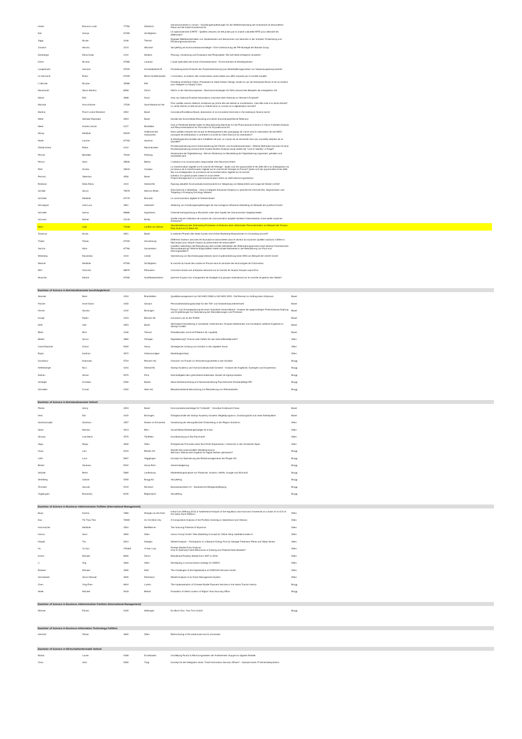| Huber | Ramona Lucie | 77784 | Oberkirch | Genussmomente in Lörrach - Handlungsempfehlungen für die Weiterentwicklung der Innenstadt mit besonderem Fokus auf die Gastronomiebranche | |
| Ibel | Svenja | 67300 | Schiltigheim | Le rajeunissement d'ARTE - Quelles mesures ont été prises par la chaîne culturelle ARTE pour atteindre les Millennials? | |
| Jäggi | Nicole | 4106 | Therwil | Digitales Billettkaufverhalten von Studierenden und Seniorinnen und Senioren in der Schweiz: Entwicklung und Förderungsmassnahmen | |
| Jonasch | Aerona | 4123 | Allschwil | Storytelling als Kommunikationsstrategie - Eine Untersuchung der PR-Strategie der Baloise Group | |
| Kienberger | Elena Katja | 4132 | Muttenz | Planung, Umsetzung und Evaluation des Pilotprojekts "Mit Soft Skills erfolgreich studieren" | |
| Kress | Nicolas | 67580 | Laubach | L'audit spécialisé des fonds d'investissements - Environnement et développement | |
| Langenbahn | Jasmine | 57520 | Grossbliederstroff | Erarbeitung eines Entwurfs der Zusatzvereinbarung zum Bereitstellungsprozess von Verpackungskomponenten | |
| Le Normand | Robin | 67400 | Illkirch-Graffenstaden | L'innovation, la solution des constructeurs automobiles aux défis imposés par la société actuelle | |
| L'Hermite | Nicolas | 35580 | Iffré | Problème d'Interface Client / Prestataire et Value Stream Design: étude du cas de l'entreprise Bosch et de sa solution pour réaligner sa Supply Chain | |
| Macdonald | Alison Martina | 8058 | Zürich | KMU's in der Wachstumsphase - Wachstumsstrategien für KMU anhand des Beispiels der energiebüro AG | |
| Mahdi | Elaf | 3098 | Köniz | How can National Football Associations maximise their revenues on Women's Football? | |
| Marozat | Anna Katrine | 17520 | Saint-Martial-sur-Né | Pour quelles raisons Hédiard, entreprise qui prône dès ses débuts la numérisation, s'est-elle mise à la vente directe? La vente directe a-t-elle encore un intérêt dans un monde où la digitalisation domine? | |
| Martina | Franz Lorenz Benedict | 4052 | Basel | Innovation/Excellence Board, elaboration of an innovative think tank in the banking & finance sector | |
| Meier | Stefanie Raphaela | 4053 | Basel | Kanäle des Social Media Recruiting und deren branchenspezifische Relevanz | |
| Meier | Andrea Janine | 4127 | Birsfelden | How to Penetrate Market Sales for Manufacturing Machines for the Pharmaceutical Sector in China: A Market Analysis and Recommendations for Promotion for Frymakoruma AG | |
| Moray | Mathilde | 59320 | Hallennes-lez-Haubourdin | Dans quelles mesures est-ce-que le développement des packagings de Lidl et ainsi la valorisation de ses MDD (marques de distributeur) a contribué à la sortie du Hard Discount du distributeur? | |
| Motte | Laurine | 67700 | Saverne | le développement durable dans l'hôtellerie de luxe: un moyen de se réinventer face aux nouvelles attentes de sa clientèle? | |
| Özbek-Grenc | Rabia | 4142 | Münchenstein | Prozessoptimierung durch Automatisierung der Fahrer- und Kundenkoordination - Welche Methoden kommen für eine Prozessoptimierung anhand einer Kosten-Nutzen-Analyse sowie mittels der "Line of visibility" in Frage? | |
| Pencet | Benedikt | 79162 | Freiburg | Assessment der Digitalisierung - Wie ein Workshop zur Beurteilung der Digitalisierung organisiert, gehalten und verarbeitet wird | |
| Perron | Sven | 35830 | Betton | L'initiation à la consommation responsable chez Bournard Orient | |
| Petit | Annika | 33610 | Canéjan | La transformation digitale sur le marché de l'énergie - Quels sont les opportunités et les défis liés à la stratégisation du processus de la transformation digitale sur le marché de l'énergie en France? Quels sont les opportunités et les défis liés à la stratégisation du processus de la transformation digitale sur le marché | |
| Petrovic | Valentina | 4056 | Basel | Initiation of a global project based on local needs Project Management in a cross-functional team within an international organization | |
| Robbiani | Delia Elena | 4104 | Oberwil BL | Eignung aktueller Kommunikationsinstrumente zur Steigerung von Bekanntheit und Image der Marke LeChef | |
| Schäfer | Simon | 79576 | Weil am Rhein | Data Science in Marketing – How to integrate Advanced Analytics to optimize the Channel Mix, Segmentation and Targeting in Emerging Oncology Markets | |
| Schlotter | Mathilde | 67170 | Brumath | La communication digitale et l'événementiel | |
| Schnepper | Joel-Luca | 3661 | Uetendorf | Ableitung von Handlungsempfehlungen für das Instagram Influencer-Marketing am Beispiel der purefood GmbH | |
| Schoeke | Sarina | 68680 | Kigolsheim | Unternehmensgründung in Rumänien unter dem Aspekt der ökonomischen Gegebenheiten | |
| Schvann | Michel | 22140 | Bolldy | Quelle mesure l'utilisation de moyens de communication adaptés facilitent l'internalisation d'une petite moyenne entreprise? | |
| Stein | Julie | 74348 | Lauffen am Neckar | Standardisierung des Onboarding Prozesses im Rahmen einer dezentralen Personalstruktur am Beispiel der Europa-Park GmbH & Co Mack KG | |
| Tarasova | Norah | 4051 | Basel | In welchen Phasen des Sales Cycles sind Online Marketing Massnahmen im Consulting sinnvoll? | |
| Trüper | Tobias | 67320 | Schoenburg | Différents facteurs associés les fluctuations saisonnières dans le secteur du tourisme: Quelles solutions s'offrent à MyCamper pour réduire l'impact du phénomène de saisonnalité? | |
| Vachon | Alice | 67760 | Gambsheim | Inwiefern beeinflusst die Rekrutierung über soziale Netzwerke den Rekrutierungsprozess einer deutsch-französischen Personalberatung? Welche Möglichkeiten bietet soziale Netzwerke in der Rekrutierung von Fach-und Führungskräften? | |
| Weinberg | Maximilian | 4410 | Liestal | Optimierung von Buchhaltungsprozessen durch Implementierung eines DMS am Beispiel der vest24 GmbH | |
| Wenner | Mathilde | 67300 | Schiltigheim | le marché du travail des cadres en France dans le domaine des technologies de l'information | |
| Witz | Victorine | 68970 | Ellhausern | Comment rendre une entreprise attractive sur le marché de l'emploi français aujourd'hui | |
| Wuscher | Marine | 67460 | Souffelweyersheim | Quel est l'impact d'un changement de stratégie d'un groupe multinational sur le contrôle de gestion des filiales? | |
Bachelor of Science in Betriebsökonomie berufsbegleitend
| Akansel | Baris | 4310 | Rheinfelden | Qualitätsmanagement von ISO 9001:2008 zu ISO 9001:2015 - Die Revision im Auftrag einer Arztpraxis | Basel |
| Fischer | Anne Katrin | 4450 | Sissach | Personalentwicklungskonzept für den Tief- und Strassenbauunternehmen | Basel |
| Hürner | Sandra | 4102 | Binningen | Finanz- und Vorsorgeplanung bei einer Schweizer Kantonalbank - Analyse der gegenwärtigen Potenzialausschöpfung und Empfehlungen zur Optimierung der Dienstleistungen und Prozesse | Basel |
| Ismajli | Pajtim | 4153 | Reinach BL | Insurance Lab an der FHNW | Basel |
| Kettl | Joel | 4053 | Basel | Skill-based-Volunteering in Schweizer Unternehmen: Analyse bestehender und Konzeption weiterer Angebote im Startup-Umfeld | Basel |
| Ritter | Rick | 4106 | Therwil | Preiselkunden und ihre Präferenz für Liquidität | Basel |
| Beeler | Simon | 4800 | Zofingen | Digitalisierung? Chance oder Gefahr für das Geschäftsstellennetz? | Olten |
| Casal Deponte | Chano | 5000 | Aarau | Strategische Lenkung von Kunden in den digitalen Kanal | Olten |
| Rajan | Kasthuri | 3072 | Ostermundigen | Marketingkonzept | Olten |
| Grozdanic | Dubravka | 5734 | Reinach AG | Chancen von Frauen im Versicherungsvertrieb in der Schweiz | Brugg |
| Helfenberger | Nico | 4104 | Oberwil BL | Startup Academy und Hochschullandschaft Schweiz – Analyse der Angebote, Synergien und Kooperation | Brugg |
| Nathan | Abiran | 5070 | Frick | Nachhaltigkeit beim grenzüberschreitenden Handel mit Agrarprodukten | Brugg |
| Schlegel | Christian | 5400 | Baden | Neue Marktausrichtung und Namensänderung Psychiatrische Familienpflege IPD | Brugg |
| Schneiter | Cornel | 4332 | Stein AG | Bedarfsorientierte Bevorratung zur Reduzierung von Fehlverkäufen | Brugg |
Bachelor of Science in Betriebsökonomie Vollzeit
| Pieren | Jenny | 4053 | Basel | Kommunikationsstrategie für "trottisafe" - Goodbye Kickboard-Chaos | Basel |
| Heid | Elin | 4102 | Binningen | Erfolgskontrolle der Startup Academy Schweiz: Begleitprogramm, Gründungszahl und neue Arbeitsplätze | Basel |
| Santhanarajah | Santhuru | 3457 | Wasen im Emmental | Auswirkung der demografischen Entwicklung in der Region Solothurn | Olten |
| Steck | Malvina | 3013 | Bern | Social-Media-Marketingstrategie für e-abo | Olten |
| Strauss | Lisa-Maria | 2575 | Täuffelen | Kundenbindung im Bio-Fachmarkt | Olten |
| Vega | Diego | 4600 | Olten | Erfolgreiches Promoten einer Non-Profit Organisation / Halschutz in den Schweizer Alpen | Olten |
| Hoop | Lars | 5415 | Rieden AG | Wandel des audiovisuellen Medienkonsums : Wie kann Wilmaa sein Angebot für Digital Natives optimieren? | Brugg |
| Lüthi | Luca | 5607 | Hägglingen | Konzept zur Optimierung des Risikomanagements der Ringier AG | Brugg |
| Reiser | Vanessa | 5032 | Aarau Rohr | Gewinnsteigerung | Brugg |
| Stäuble | René | 5080 | Laufenburg | Marktstellungsanalyse von Facebook, Amazon, Netflix, Google und Microsoft | Brugg |
| Streitberg | Juliane | 5200 | Brugg AG | Storytelling | Brugg |
| Tschofen | Samuel | 5210 | Windisch | Businesskonzept 4.0 - Studentische Mittagsverpflegung | Brugg |
| Yogalingam | Brasanthy | 8105 | Regensdorf | Storytelling | Brugg |
Bachelor of Science in Business Administration Fulltime (International Management)
| Buqa | Katrina | 3380 | Wangen an der Aare | Initial Coin Offering (ICO) in Switzerland Analysis of the regulatory and economic framework as a basis of an ICO of the Swiss Fund Platform | Olten |
| Dao | Thi Thao Tien | 70000 | Ho Chi Minh City | A Comparative Analysis of the Portfolio Investing in Switzerland and Vietnam | Olten |
| Hammacher | Mathilde | 2504 | Biel/Bienne | The Sourcing Potential of Myanmar | Olten |
| Harrou | Sami | 4600 | Olten | Lemon Group GmbH: New Marketing Concept for Online Shop sweetlemonade.ch | Olten |
| Häuptli | Tim | 5024 | Küttigen | Market Analysis – Participation in a Balance Energy Pool by Sewage Treatment Plants and Water Works | Olten |
| Hu | Yu Kun | 276300 | Yi Nan Linyi | Foreign Market Entry Analysis : How to Optimally Invest Resources in Existing and Potential New Markets? | Olten |
| Knech | Michael | 8005 | Zürich | Residential Property Market from 2007 to 2016 | Olten |
| Li | Jing | 4600 | Olten | Developing a communication strategy for SSRCC | Olten |
| Rufener | Michael | 3305 | Iffwil | The Challenges of the Digitalization at EUROVIA Services GmbH | Olten |
| Schnewbeli | Simon Manuel | 4629 | Fulenbach | Market Analysis of an Event Management System | Olten |
| Chen | Ying-Zhen | 6004 | Luzern | The Implementation of Chinese Mobile Payment Services in the Swiss Tourism Sector | Brugg |
| Seiler | Michael | 5618 | Bettwil | Evaluation of Ideal Location of Migros' Asia Sourcing Office | Brugg |
Bachelor of Science in Business Administration Parttime (International Management)
| Widmer | Florian | 5430 | Wettingen | Du Bisch Dra / Your Turn GmbH | Brugg |
Bachelor of Science in Business Information Technology Fulltime
| Gerhard | Tobias | 4600 | Olten | Restructuring of the warehouse and ict processes | |
Bachelor of Science in Wirtschaftsinformatik Vollzeit
| Badan | Lucien | 5408 | Ennetbaden | Umstellung Finanz & Rechnungswesen der Ärztezentren Gruppe ins digitale Zeitalter | |
| Chau | John | 5300 | Turgi | Konzept für die Delegation eines "Chief Information Security Officers" - Auswahl eines IT-Sicherheitspartners | |